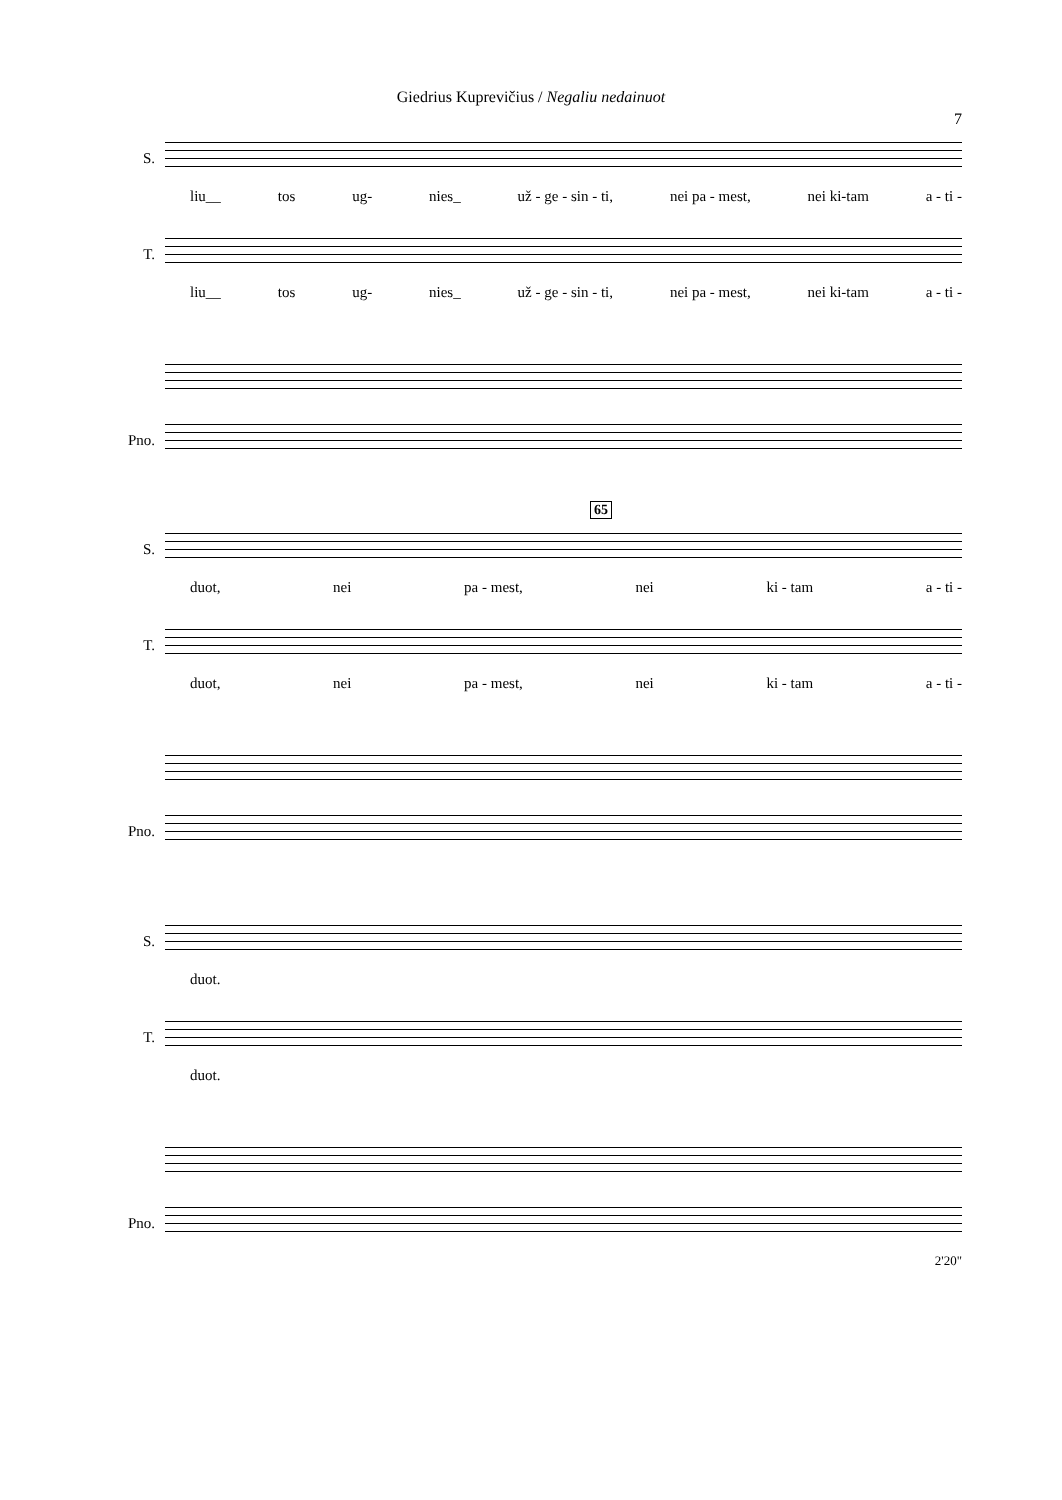Giedrius Kuprevičius / Negaliu nedainuot
7
S.
liu__ tos ug- nies_ už - ge - sin - ti, nei pa - mest, nei ki-tam a - ti -
T.
liu__ tos ug- nies_ už - ge - sin - ti, nei pa - mest, nei ki-tam a - ti -
Pno.
65
S.
duot, nei pa - mest, nei ki - tam a - ti -
T.
duot, nei pa - mest, nei ki - tam a - ti -
Pno.
S.
duot.
T.
duot.
Pno.
2'20"